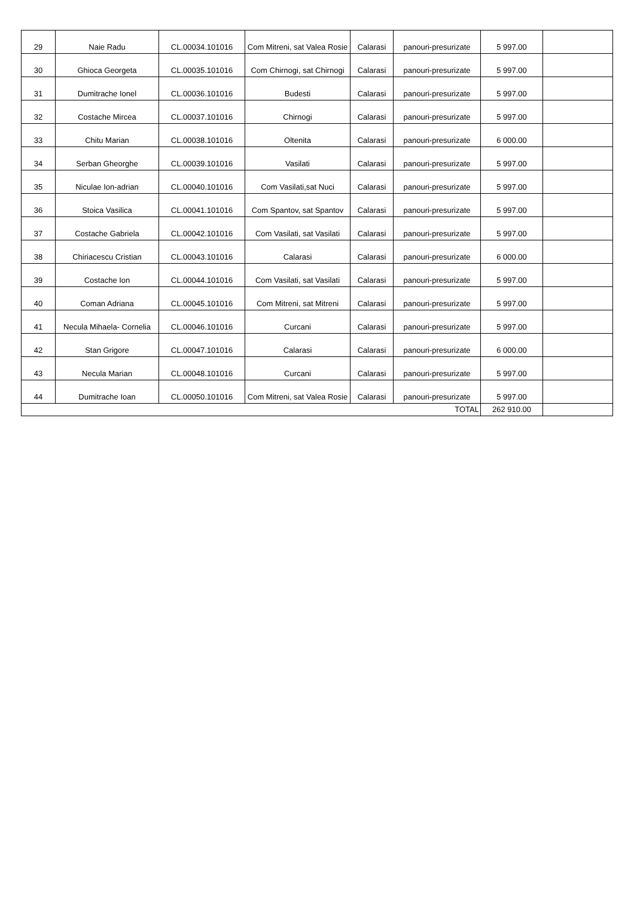| 29 | Naie Radu | CL.00034.101016 | Com Mitreni, sat Valea Rosie | Calarasi | panouri-presurizate | 5 997.00 | |
| 30 | Ghioca Georgeta | CL.00035.101016 | Com Chirnogi, sat Chirnogi | Calarasi | panouri-presurizate | 5 997.00 | |
| 31 | Dumitrache Ionel | CL.00036.101016 | Budesti | Calarasi | panouri-presurizate | 5 997.00 | |
| 32 | Costache Mircea | CL.00037.101016 | Chirnogi | Calarasi | panouri-presurizate | 5 997.00 | |
| 33 | Chitu Marian | CL.00038.101016 | Oltenita | Calarasi | panouri-presurizate | 6 000.00 | |
| 34 | Serban Gheorghe | CL.00039.101016 | Vasilati | Calarasi | panouri-presurizate | 5 997.00 | |
| 35 | Niculae Ion-adrian | CL.00040.101016 | Com Vasilati,sat Nuci | Calarasi | panouri-presurizate | 5 997.00 | |
| 36 | Stoica Vasilica | CL.00041.101016 | Com Spantov, sat Spantov | Calarasi | panouri-presurizate | 5 997.00 | |
| 37 | Costache Gabriela | CL.00042.101016 | Com Vasilati, sat Vasilati | Calarasi | panouri-presurizate | 5 997.00 | |
| 38 | Chiriacescu Cristian | CL.00043.101016 | Calarasi | Calarasi | panouri-presurizate | 6 000.00 | |
| 39 | Costache Ion | CL.00044.101016 | Com Vasilati, sat Vasilati | Calarasi | panouri-presurizate | 5 997.00 | |
| 40 | Coman Adriana | CL.00045.101016 | Com Mitreni, sat Mitreni | Calarasi | panouri-presurizate | 5 997.00 | |
| 41 | Necula Mihaela- Cornelia | CL.00046.101016 | Curcani | Calarasi | panouri-presurizate | 5 997.00 | |
| 42 | Stan Grigore | CL.00047.101016 | Calarasi | Calarasi | panouri-presurizate | 6 000.00 | |
| 43 | Necula Marian | CL.00048.101016 | Curcani | Calarasi | panouri-presurizate | 5 997.00 | |
| 44 | Dumitrache Ioan | CL.00050.101016 | Com Mitreni, sat Valea Rosie | Calarasi | panouri-presurizate | 5 997.00 | |
| TOTAL | | | | | | 262 910.00 | |